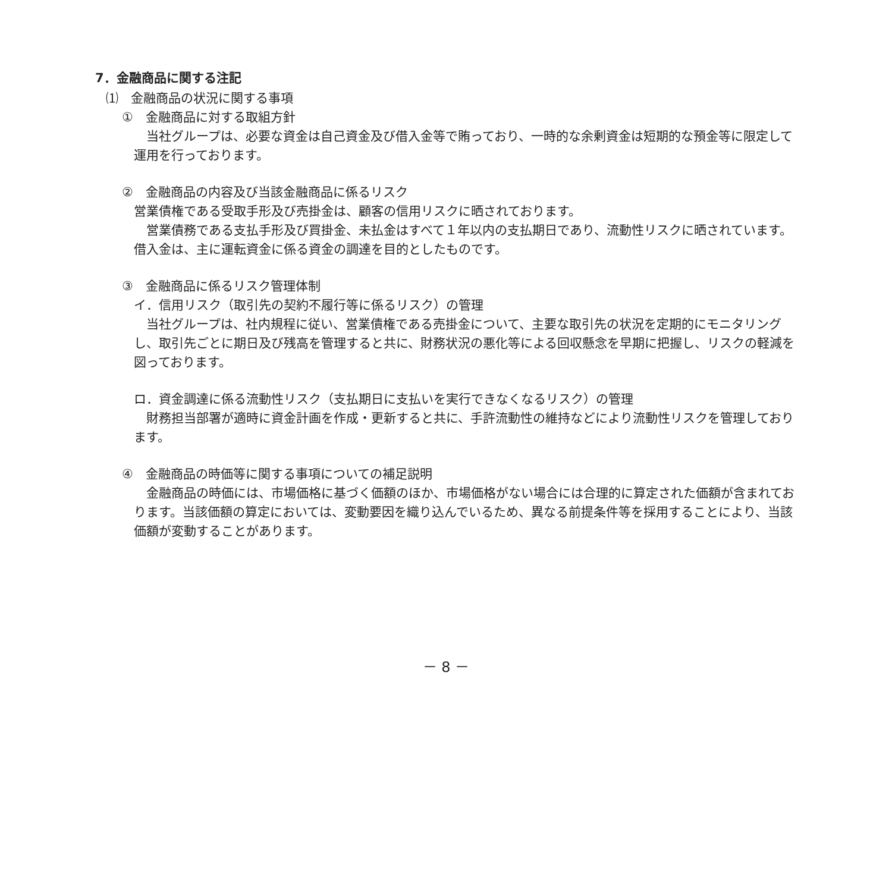7．金融商品に関する注記
⑴　金融商品の状況に関する事項
①　金融商品に対する取組方針
　当社グループは、必要な資金は自己資金及び借入金等で賄っており、一時的な余剰資金は短期的な預金等に限定して運用を行っております。
②　金融商品の内容及び当該金融商品に係るリスク
営業債権である受取手形及び売掛金は、顧客の信用リスクに晒されております。
　営業債務である支払手形及び買掛金、未払金はすべて１年以内の支払期日であり、流動性リスクに晒されています。借入金は、主に運転資金に係る資金の調達を目的としたものです。
③　金融商品に係るリスク管理体制
イ．信用リスク（取引先の契約不履行等に係るリスク）の管理
　当社グループは、社内規程に従い、営業債権である売掛金について、主要な取引先の状況を定期的にモニタリングし、取引先ごとに期日及び残高を管理すると共に、財務状況の悪化等による回収懸念を早期に把握し、リスクの軽減を図っております。
ロ．資金調達に係る流動性リスク（支払期日に支払いを実行できなくなるリスク）の管理
　財務担当部署が適時に資金計画を作成・更新すると共に、手許流動性の維持などにより流動性リスクを管理しております。
④　金融商品の時価等に関する事項についての補足説明
　金融商品の時価には、市場価格に基づく価額のほか、市場価格がない場合には合理的に算定された価額が含まれております。当該価額の算定においては、変動要因を織り込んでいるため、異なる前提条件等を採用することにより、当該価額が変動することがあります。
－ 8 －